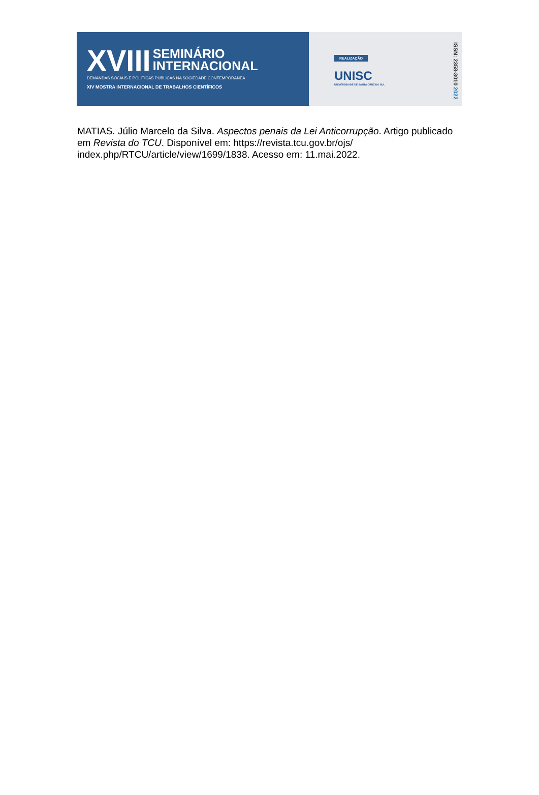XVIII
SEMINÁRIO
INTERNACIONAL
DEMANDAS SOCIAIS E POLÍTICAS PÚBLICAS NA SOCIEDADE CONTEMPORÂNEA
XIV MOSTRA INTERNACIONAL DE TRABALHOS CIENTÍFICOS
REALIZAÇÃO
UNISC
UNIVERSIDADE DE SANTA CRUZ DO SUL
ISSN: 2358-3010 2022
MATIAS. Júlio Marcelo da Silva. Aspectos penais da Lei Anticorrupção. Artigo publicado em Revista do TCU. Disponível em: https://revista.tcu.gov.br/ojs/ index.php/RTCU/article/view/1699/1838. Acesso em: 11.mai.2022.